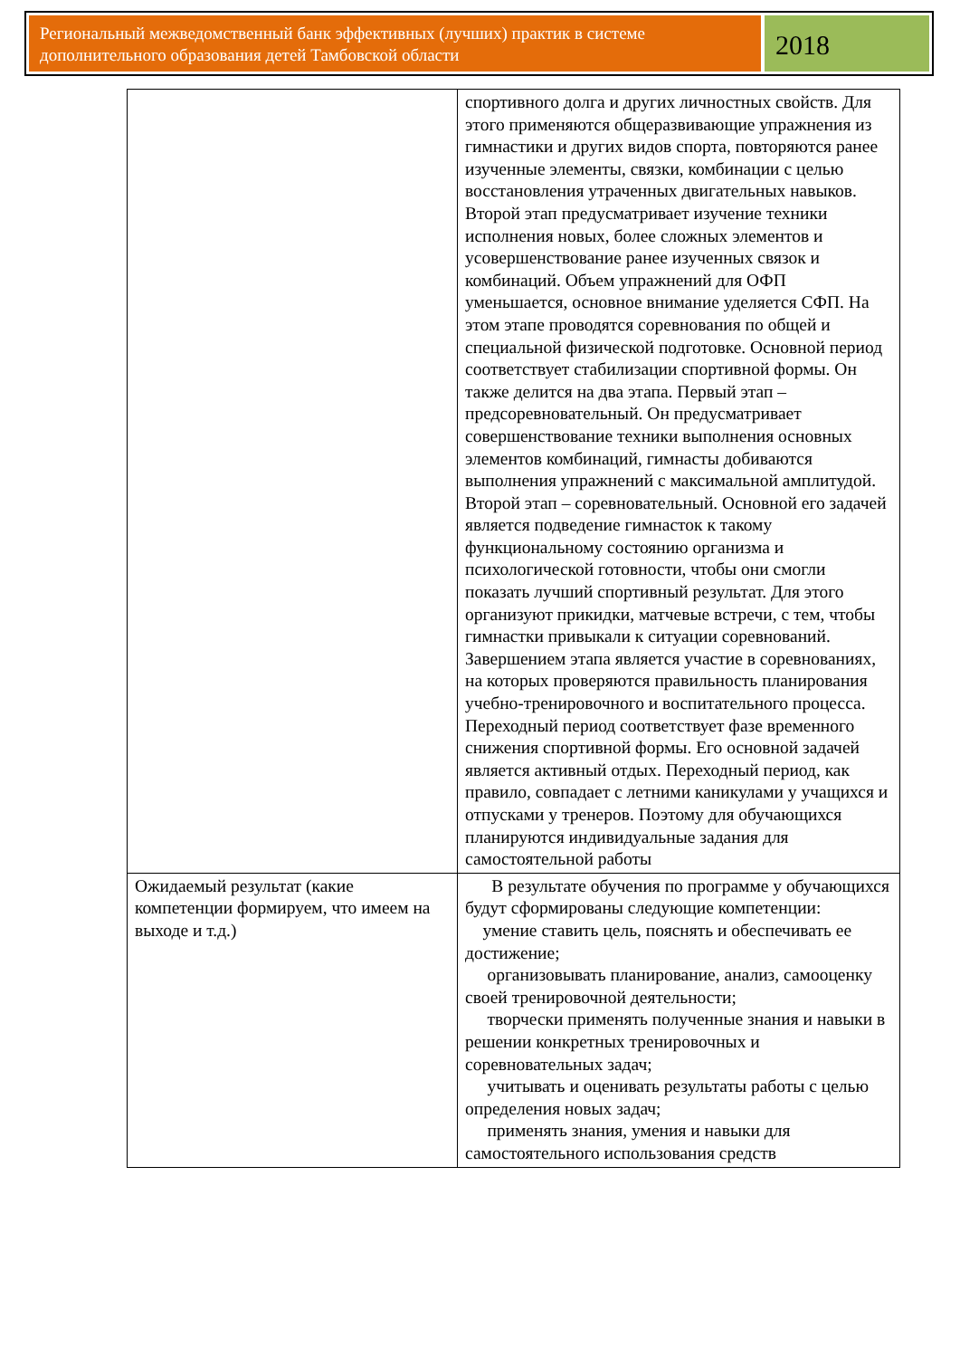Региональный межведомственный банк эффективных (лучших) практик в системе дополнительного образования детей Тамбовской области
2018
| | спортивного долга и других личностных свойств. Для этого применяются общеразвивающие упражнения из гимнастики и других видов спорта, повторяются ранее изученные элементы, связки, комбинации с целью восстановления утраченных двигательных навыков. Второй этап предусматривает изучение техники исполнения новых, более сложных элементов и усовершенствование ранее изученных связок и комбинаций. Объем упражнений для ОФП уменьшается, основное внимание уделяется СФП. На этом этапе проводятся соревнования по общей и специальной физической подготовке. Основной период соответствует стабилизации спортивной формы. Он также делится на два этапа. Первый этап – предсоревновательный. Он предусматривает совершенствование техники выполнения основных элементов комбинаций, гимнасты добиваются выполнения упражнений с максимальной амплитудой. Второй этап – соревновательный. Основной его задачей является подведение гимнасток к такому функциональному состоянию организма и психологической готовности, чтобы они смогли показать лучший спортивный результат. Для этого организуют прикидки, матчевые встречи, с тем, чтобы гимнастки привыкали к ситуации соревнований. Завершением этапа является участие в соревнованиях, на которых проверяются правильность планирования учебно-тренировочного и воспитательного процесса. Переходный период соответствует фазе временного снижения спортивной формы. Его основной задачей является активный отдых. Переходный период, как правило, совпадает с летними каникулами у учащихся и отпусками у тренеров. Поэтому для обучающихся планируются индивидуальные задания для самостоятельной работы |
| Ожидаемый результат (какие компетенции формируем, что имеем на выходе и т.д.) | В результате обучения по программе у обучающихся будут сформированы следующие компетенции: умение ставить цель, пояснять и обеспечивать ее достижение; организовывать планирование, анализ, самооценку своей тренировочной деятельности; творчески применять полученные знания и навыки в решении конкретных тренировочных и соревновательных задач; учитывать и оценивать результаты работы с целью определения новых задач; применять знания, умения и навыки для самостоятельного использования средств |